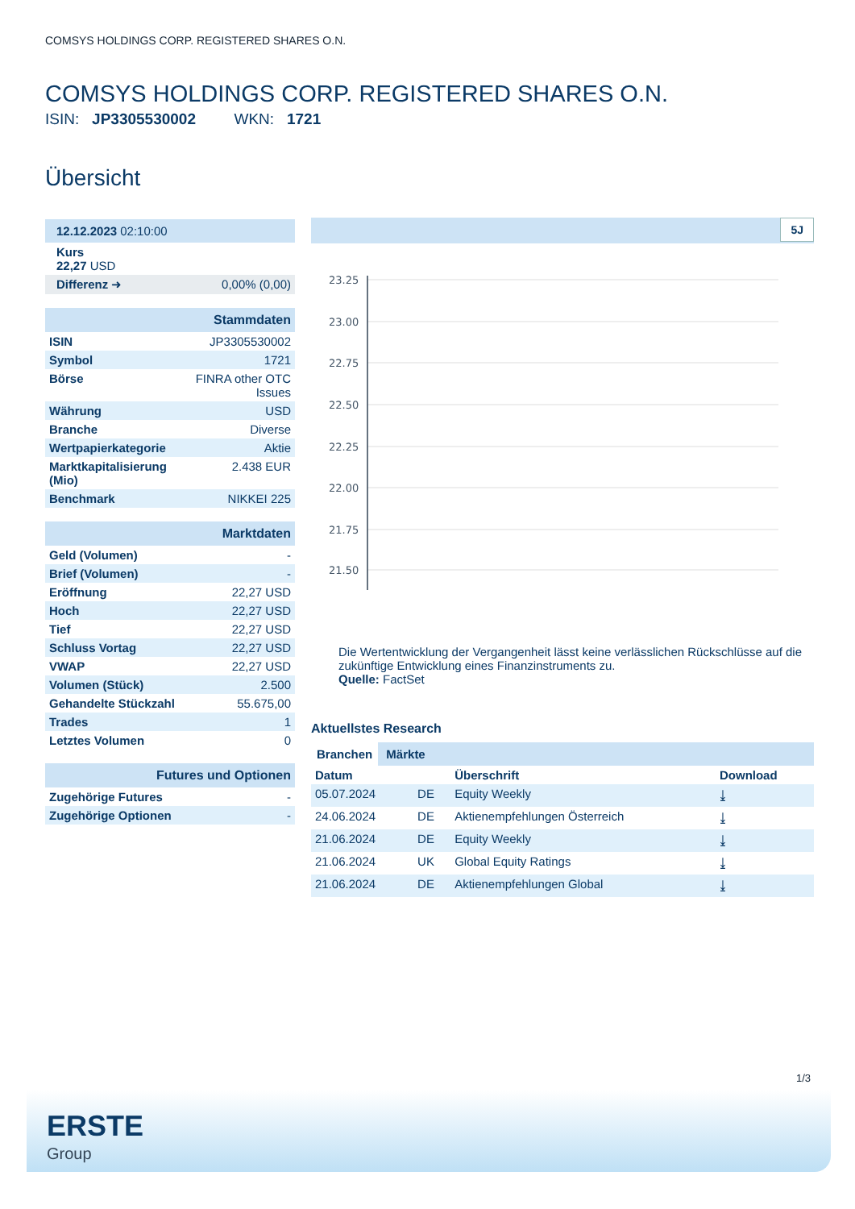COMSYS HOLDINGS CORP. REGISTERED SHARES O.N.
COMSYS HOLDINGS CORP. REGISTERED SHARES O.N.
ISIN: JP3305530002 WKN: 1721
Übersicht
| 12.12.2023 02:10:00 | |
| Kurs 22,27 USD | |
| Differenz ➜ | 0,00% (0,00) |
| Stammdaten | |
| ISIN | JP3305530002 |
| Symbol | 1721 |
| Börse | FINRA other OTC Issues |
| Währung | USD |
| Branche | Diverse |
| Wertpapierkategorie | Aktie |
| Marktkapitalisierung (Mio) | 2.438 EUR |
| Benchmark | NIKKEI 225 |
| Marktdaten | |
| Geld (Volumen) | - |
| Brief (Volumen) | - |
| Eröffnung | 22,27 USD |
| Hoch | 22,27 USD |
| Tief | 22,27 USD |
| Schluss Vortag | 22,27 USD |
| VWAP | 22,27 USD |
| Volumen (Stück) | 2.500 |
| Gehandelte Stückzahl | 55.675,00 |
| Trades | 1 |
| Letztes Volumen | 0 |
| Futures und Optionen | |
| Zugehörige Futures | - |
| Zugehörige Optionen | - |
5J
23.25
23.00
22.75
22.50
22.25
22.00
21.75
21.50
Die Wertentwicklung der Vergangenheit lässt keine verlässlichen Rückschlüsse auf die zukünftige Entwicklung eines Finanzinstruments zu.
Quelle: FactSet
Aktuellstes Research
Branchen Märkte
| Datum | | Überschrift | Download |
| --- | --- | --- | --- |
| 05.07.2024 | DE | Equity Weekly | ⤓ |
| 24.06.2024 | DE | Aktienempfehlungen Österreich | ⤓ |
| 21.06.2024 | DE | Equity Weekly | ⤓ |
| 21.06.2024 | UK | Global Equity Ratings | ⤓ |
| 21.06.2024 | DE | Aktienempfehlungen Global | ⤓ |
1/3
ERSTE
Group